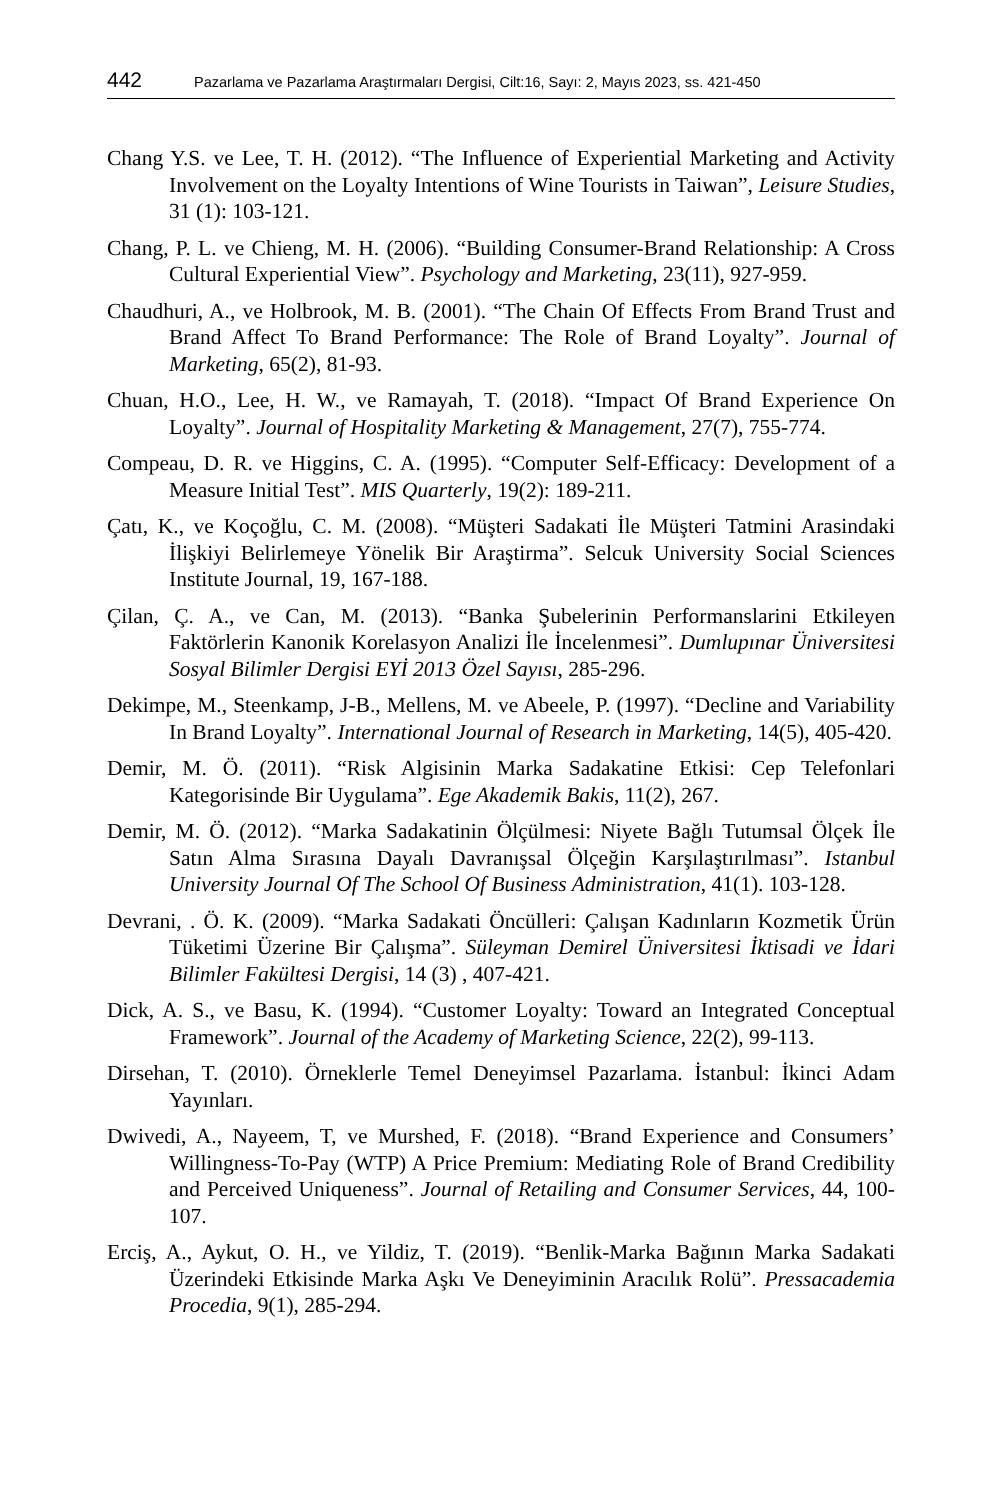442 Pazarlama ve Pazarlama Araştırmaları Dergisi, Cilt:16, Sayı: 2, Mayıs 2023, ss. 421-450
Chang Y.S. ve Lee, T. H. (2012). “The Influence of Experiential Marketing and Activity Involvement on the Loyalty Intentions of Wine Tourists in Taiwan”, Leisure Studies, 31 (1): 103-121.
Chang, P. L. ve Chieng, M. H. (2006). “Building Consumer-Brand Relationship: A Cross Cultural Experiential View”. Psychology and Marketing, 23(11), 927-959.
Chaudhuri, A., ve Holbrook, M. B. (2001). “The Chain Of Effects From Brand Trust and Brand Affect To Brand Performance: The Role of Brand Loyalty”. Journal of Marketing, 65(2), 81-93.
Chuan, H.O., Lee, H. W., ve Ramayah, T. (2018). “Impact Of Brand Experience On Loyalty”. Journal of Hospitality Marketing & Management, 27(7), 755-774.
Compeau, D. R. ve Higgins, C. A. (1995). “Computer Self-Efficacy: Development of a Measure Initial Test”. MIS Quarterly, 19(2): 189-211.
Çatı, K., ve Koçoğlu, C. M. (2008). “Müşteri Sadakati İle Müşteri Tatmini Arasindaki İlişkiyi Belirlemeye Yönelik Bir Araştirma”. Selcuk University Social Sciences Institute Journal, 19, 167-188.
Çilan, Ç. A., ve Can, M. (2013). “Banka Şubelerinin Performanslarini Etkileyen Faktörlerin Kanonik Korelasyon Analizi İle İncelenmesi”. Dumlupınar Üniversitesi Sosyal Bilimler Dergisi EYİ 2013 Özel Sayısı, 285-296.
Dekimpe, M., Steenkamp, J-B., Mellens, M. ve Abeele, P. (1997). “Decline and Variability In Brand Loyalty”. International Journal of Research in Marketing, 14(5), 405-420.
Demir, M. Ö. (2011). “Risk Algisinin Marka Sadakatine Etkisi: Cep Telefonlari Kategorisinde Bir Uygulama”. Ege Akademik Bakis, 11(2), 267.
Demir, M. Ö. (2012). “Marka Sadakatinin Ölçülmesi: Niyete Bağlı Tutumsal Ölçek İle Satın Alma Sırasına Dayalı Davranışsal Ölçeğin Karşılaştırılması”. Istanbul University Journal Of The School Of Business Administration, 41(1). 103-128.
Devrani, . Ö. K. (2009). “Marka Sadakati Öncülleri: Çalışan Kadınların Kozmetik Ürün Tüketimi Üzerine Bir Çalışma”. Süleyman Demirel Üniversitesi İktisadi ve İdari Bilimler Fakültesi Dergisi, 14 (3) , 407-421.
Dick, A. S., ve Basu, K. (1994). “Customer Loyalty: Toward an Integrated Conceptual Framework”. Journal of the Academy of Marketing Science, 22(2), 99-113.
Dirsehan, T. (2010). Örneklerle Temel Deneyimsel Pazarlama. İstanbul: İkinci Adam Yayınları.
Dwivedi, A., Nayeem, T, ve Murshed, F. (2018). “Brand Experience and Consumers’ Willingness-To-Pay (WTP) A Price Premium: Mediating Role of Brand Credibility and Perceived Uniqueness”. Journal of Retailing and Consumer Services, 44, 100-107.
Erciş, A., Aykut, O. H., ve Yildiz, T. (2019). “Benlik-Marka Bağının Marka Sadakati Üzerindeki Etkisinde Marka Aşkı Ve Deneyiminin Aracılık Rolü”. Pressacademia Procedia, 9(1), 285-294.